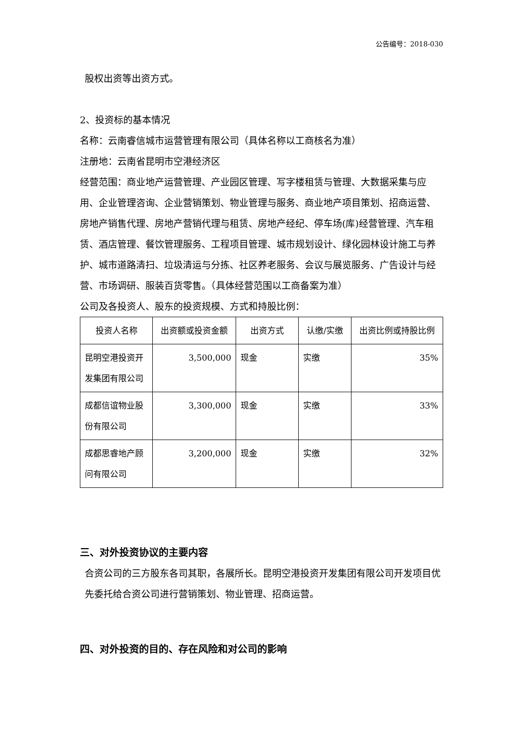公告编号：2018-030
股权出资等出资方式。
2、投资标的基本情况
名称：云南睿信城市运营管理有限公司（具体名称以工商核名为准）
注册地：云南省昆明市空港经济区
经营范围：商业地产运营管理、产业园区管理、写字楼租赁与管理、大数据采集与应用、企业管理咨询、企业营销策划、物业管理与服务、商业地产项目策划、招商运营、房地产销售代理、房地产营销代理与租赁、房地产经纪、停车场(库)经营管理、汽车租赁、酒店管理、餐饮管理服务、工程项目管理、城市规划设计、绿化园林设计施工与养护、城市道路清扫、垃圾清运与分拣、社区养老服务、会议与展览服务、广告设计与经营、市场调研、服装百货零售。（具体经营范围以工商备案为准）
公司及各投资人、股东的投资规模、方式和持股比例：
| 投资人名称 | 出资额或投资金额 | 出资方式 | 认缴/实缴 | 出资比例或持股比例 |
| 昆明空港投资开发集团有限公司 | 3,500,000 | 现金 | 实缴 | 35% |
| 成都信谊物业股份有限公司 | 3,300,000 | 现金 | 实缴 | 33% |
| 成都思睿地产顾问有限公司 | 3,200,000 | 现金 | 实缴 | 32% |
三、对外投资协议的主要内容
合资公司的三方股东各司其职，各展所长。昆明空港投资开发集团有限公司开发项目优先委托给合资公司进行营销策划、物业管理、招商运营。
四、对外投资的目的、存在风险和对公司的影响